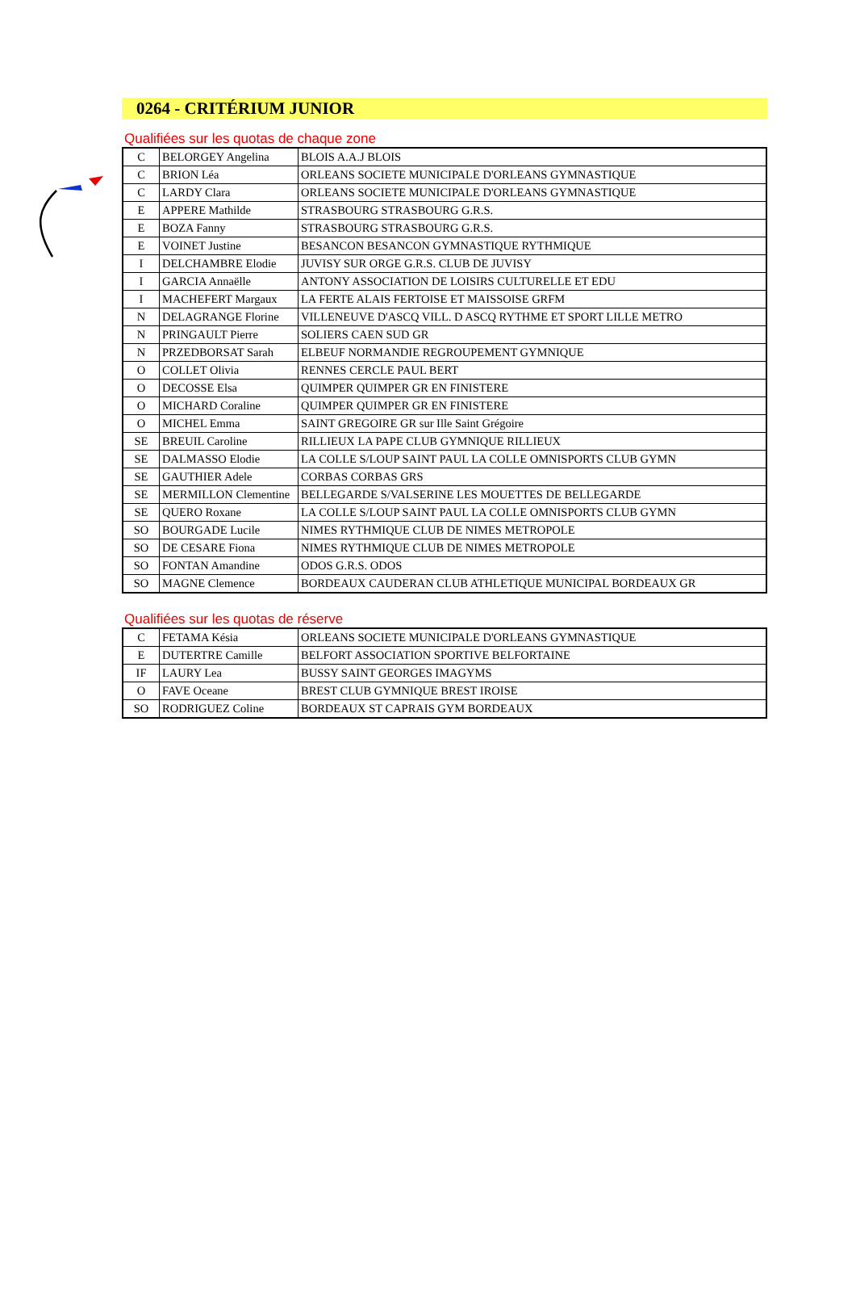0264 - CRITÉRIUM JUNIOR
Qualifiées sur les quotas de chaque zone
| C | BELORGEY Angelina | BLOIS A.A.J BLOIS |
| C | BRION Léa | ORLEANS SOCIETE MUNICIPALE D'ORLEANS GYMNASTIQUE |
| C | LARDY Clara | ORLEANS SOCIETE MUNICIPALE D'ORLEANS GYMNASTIQUE |
| E | APPERE Mathilde | STRASBOURG STRASBOURG G.R.S. |
| E | BOZA Fanny | STRASBOURG STRASBOURG G.R.S. |
| E | VOINET Justine | BESANCON BESANCON GYMNASTIQUE RYTHMIQUE |
| I | DELCHAMBRE Elodie | JUVISY SUR ORGE G.R.S. CLUB DE JUVISY |
| I | GARCIA Annaëlle | ANTONY ASSOCIATION DE LOISIRS CULTURELLE ET EDU |
| I | MACHEFERT Margaux | LA FERTE ALAIS FERTOISE ET MAISSOISE GRFM |
| N | DELAGRANGE Florine | VILLENEUVE D'ASCQ VILL. D ASCQ RYTHME ET SPORT LILLE METRO |
| N | PRINGAULT Pierre | SOLIERS CAEN SUD GR |
| N | PRZEDBORSAT Sarah | ELBEUF NORMANDIE REGROUPEMENT GYMNIQUE |
| O | COLLET Olivia | RENNES CERCLE PAUL BERT |
| O | DECOSSE Elsa | QUIMPER QUIMPER GR EN FINISTERE |
| O | MICHARD Coraline | QUIMPER QUIMPER GR EN FINISTERE |
| O | MICHEL Emma | SAINT GREGOIRE GR sur Ille Saint Grégoire |
| SE | BREUIL Caroline | RILLIEUX LA PAPE CLUB GYMNIQUE RILLIEUX |
| SE | DALMASSO Elodie | LA COLLE S/LOUP SAINT PAUL LA COLLE OMNISPORTS CLUB GYMN |
| SE | GAUTHIER Adele | CORBAS CORBAS GRS |
| SE | MERMILLON Clementine | BELLEGARDE S/VALSERINE LES MOUETTES DE BELLEGARDE |
| SE | QUERO Roxane | LA COLLE S/LOUP SAINT PAUL LA COLLE OMNISPORTS CLUB GYMN |
| SO | BOURGADE Lucile | NIMES RYTHMIQUE CLUB DE NIMES METROPOLE |
| SO | DE CESARE Fiona | NIMES RYTHMIQUE CLUB DE NIMES METROPOLE |
| SO | FONTAN Amandine | ODOS G.R.S. ODOS |
| SO | MAGNE Clemence | BORDEAUX CAUDERAN CLUB ATHLETIQUE MUNICIPAL BORDEAUX GR |
Qualifiées sur les quotas de réserve
| C | FETAMA Késia | ORLEANS SOCIETE MUNICIPALE D'ORLEANS GYMNASTIQUE |
| E | DUTERTRE Camille | BELFORT ASSOCIATION SPORTIVE BELFORTAINE |
| IF | LAURY Lea | BUSSY SAINT GEORGES IMAGYMS |
| O | FAVE Oceane | BREST CLUB GYMNIQUE BREST IROISE |
| SO | RODRIGUEZ Coline | BORDEAUX ST CAPRAIS GYM BORDEAUX |